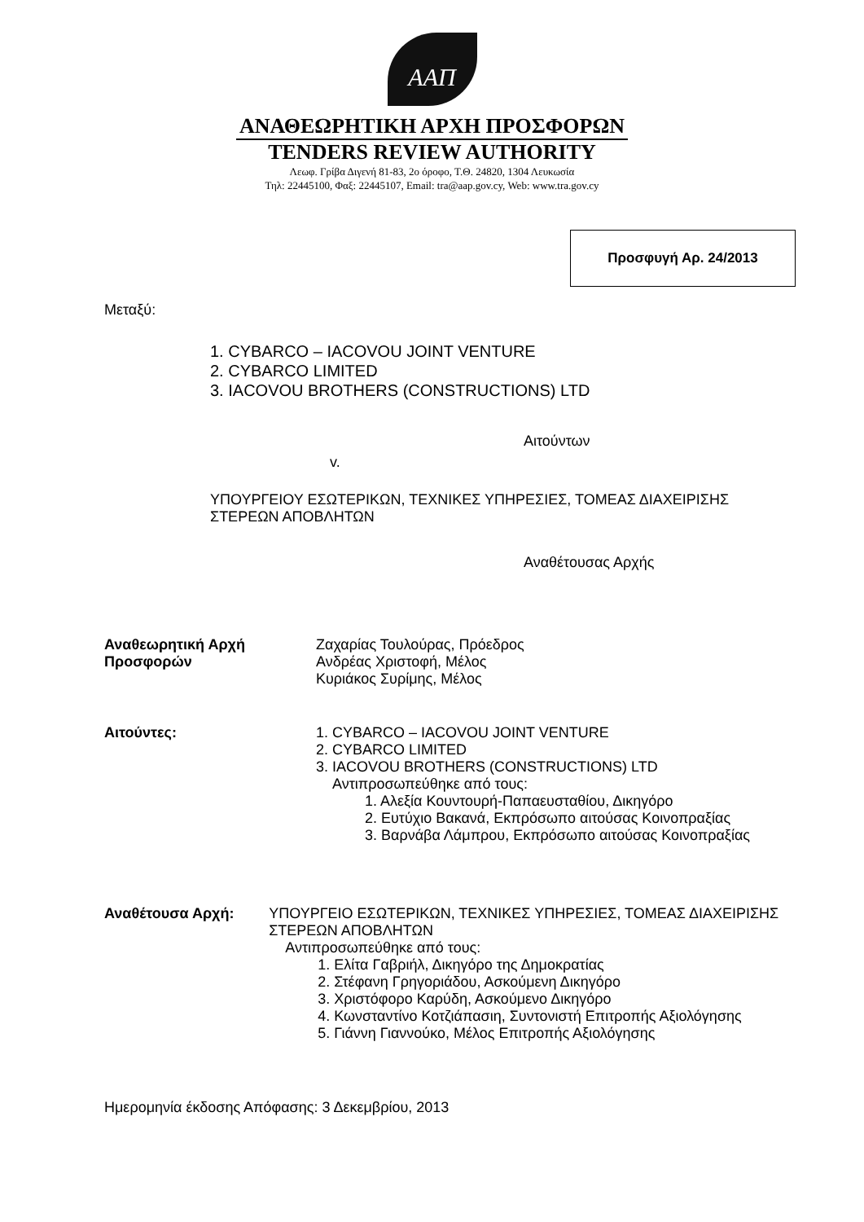ΑΑΠ
ΑΝΑΘΕΩΡΗΤΙΚΗ ΑΡΧΗ ΠΡΟΣΦΟΡΩΝ
TENDERS REVIEW AUTHORITY
Λεωφ. Γρίβα Διγενή 81-83, 2ο όροφο, Τ.Θ. 24820, 1304 Λευκωσία
Τηλ: 22445100, Φαξ: 22445107, Email: tra@aap.gov.cy, Web: www.tra.gov.cy
Προσφυγή Αρ. 24/2013
Μεταξύ:
1. CYBARCO – IACOVOU JOINT VENTURE
2. CYBARCO LIMITED
3. IACOVOU BROTHERS (CONSTRUCTIONS) LTD
Αιτούντων
v.
ΥΠΟΥΡΓΕΙΟΥ ΕΣΩΤΕΡΙΚΩΝ, ΤΕΧΝΙΚΕΣ ΥΠΗΡΕΣΙΕΣ, ΤΟΜΕΑΣ ΔΙΑΧΕΙΡΙΣΗΣ ΣΤΕΡΕΩΝ ΑΠΟΒΛΗΤΩΝ
Αναθέτουσας Αρχής
Αναθεωρητική Αρχή
Προσφορών
Ζαχαρίας Τουλούρας, Πρόεδρος
Ανδρέας Χριστοφή, Μέλος
Κυριάκος Συρίμης, Μέλος
Αιτούντες: 1. CYBARCO – IACOVOU JOINT VENTURE
2. CYBARCO LIMITED
3. IACOVOU BROTHERS (CONSTRUCTIONS) LTD
Αντιπροσωπεύθηκε από τους:
1. Αλεξία Κουντουρή-Παπαευσταθίου, Δικηγόρο
2. Ευτύχιο Βακανά, Εκπρόσωπο αιτούσας Κοινοπραξίας
3. Βαρνάβα Λάμπρου, Εκπρόσωπο αιτούσας Κοινοπραξίας
Αναθέτουσα Αρχή: ΥΠΟΥΡΓΕΙΟ ΕΣΩΤΕΡΙΚΩΝ, ΤΕΧΝΙΚΕΣ ΥΠΗΡΕΣΙΕΣ, ΤΟΜΕΑΣ ΔΙΑΧΕΙΡΙΣΗΣ ΣΤΕΡΕΩΝ ΑΠΟΒΛΗΤΩΝ
Αντιπροσωπεύθηκε από τους:
1. Ελίτα Γαβριήλ, Δικηγόρο της Δημοκρατίας
2. Στέφανη Γρηγοριάδου, Ασκούμενη Δικηγόρο
3. Χριστόφορο Καρύδη, Ασκούμενο Δικηγόρο
4. Κωνσταντίνο Κοτζιάπασιη, Συντονιστή Επιτροπής Αξιολόγησης
5. Γιάννη Γιαννούκο, Μέλος Επιτροπής Αξιολόγησης
Ημερομηνία έκδοσης Απόφασης: 3 Δεκεμβρίου, 2013